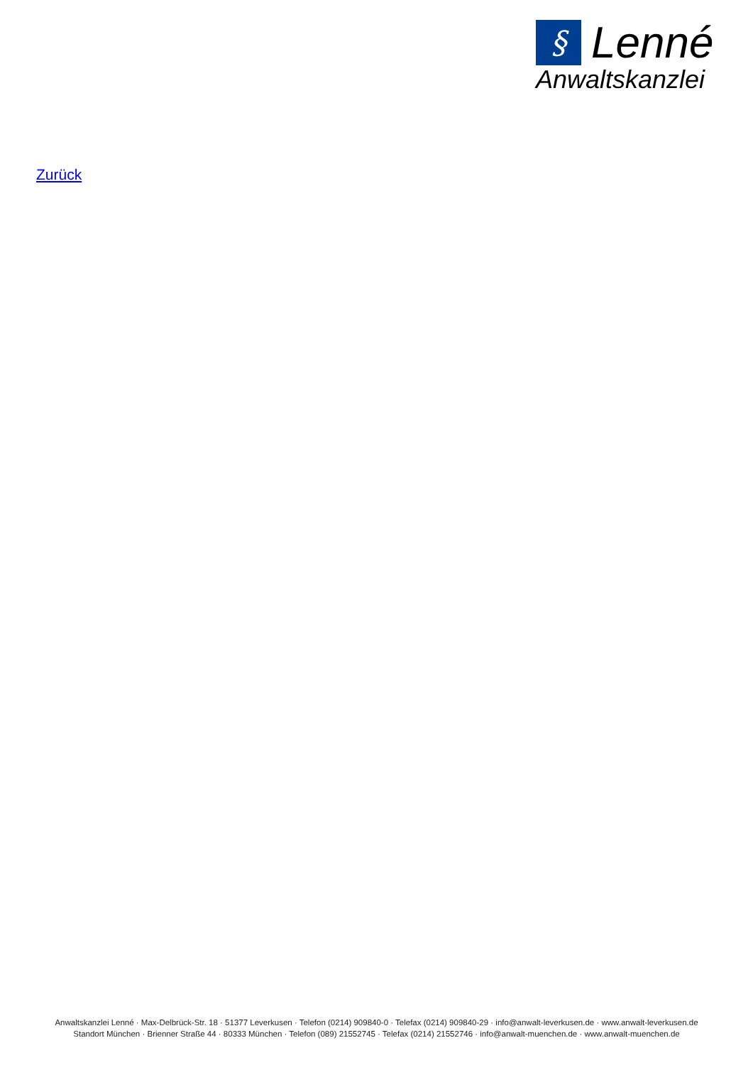§
Lenné
Anwaltskanzlei
Zurück
Anwaltskanzlei Lenné · Max-Delbrück-Str. 18 · 51377 Leverkusen · Telefon (0214) 909840-0 · Telefax (0214) 909840-29 · info@anwalt-leverkusen.de · www.anwalt-leverkusen.de
Standort München · Brienner Straße 44 · 80333 München · Telefon (089) 21552745 · Telefax (0214) 21552746 · info@anwalt-muenchen.de · www.anwalt-muenchen.de